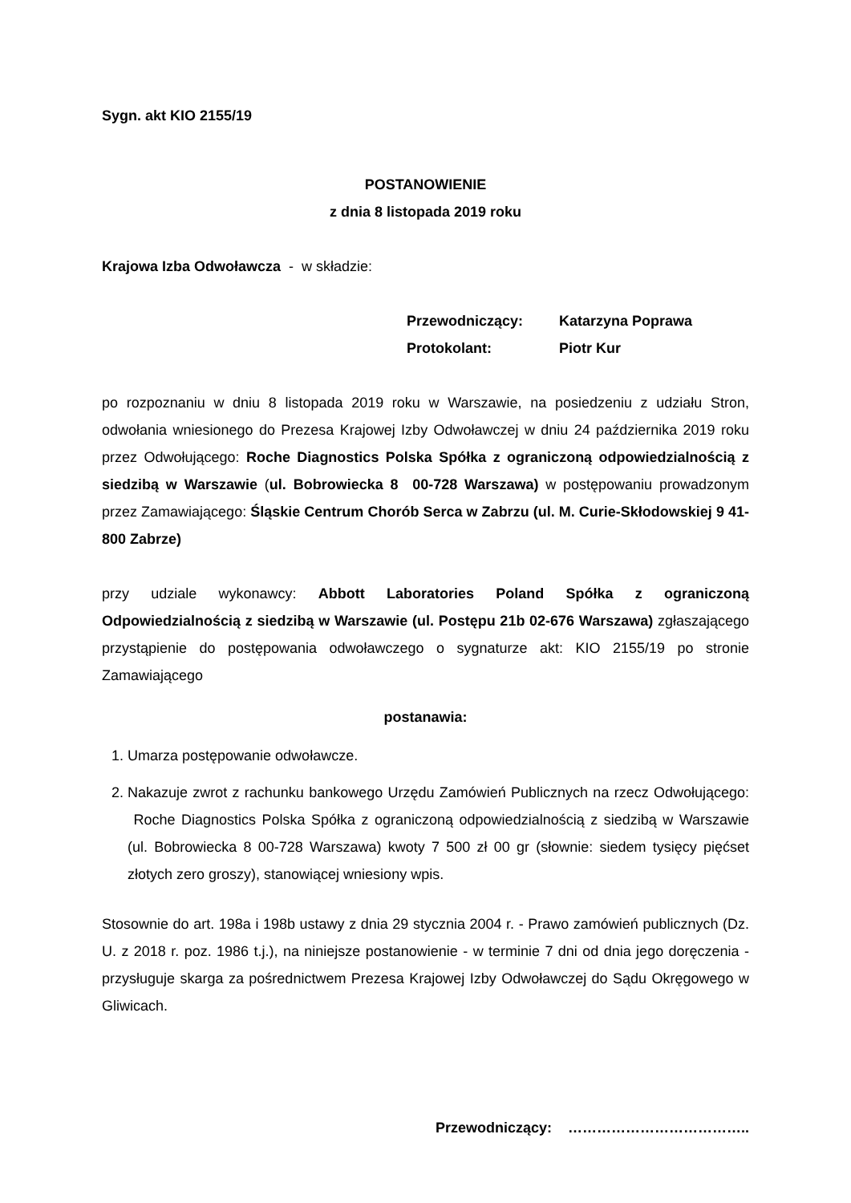Sygn. akt KIO 2155/19
POSTANOWIENIE
z dnia 8 listopada 2019 roku
Krajowa Izba Odwoławcza - w składzie:
Przewodniczący: Katarzyna Poprawa
Protokolant: Piotr Kur
po rozpoznaniu w dniu 8 listopada 2019 roku w Warszawie, na posiedzeniu z udziału Stron, odwołania wniesionego do Prezesa Krajowej Izby Odwoławczej w dniu 24 października 2019 roku przez Odwołującego: Roche Diagnostics Polska Spółka z ograniczoną odpowiedzialnością z siedzibą w Warszawie (ul. Bobrowiecka 8 00-728 Warszawa) w postępowaniu prowadzonym przez Zamawiającego: Śląskie Centrum Chorób Serca w Zabrzu (ul. M. Curie-Skłodowskiej 9 41-800 Zabrze)
przy udziale wykonawcy: Abbott Laboratories Poland Spółka z ograniczoną Odpowiedzialnością z siedzibą w Warszawie (ul. Postępu 21b 02-676 Warszawa) zgłaszającego przystąpienie do postępowania odwoławczego o sygnaturze akt: KIO 2155/19 po stronie Zamawiającego
postanawia:
1. Umarza postępowanie odwoławcze.
2. Nakazuje zwrot z rachunku bankowego Urzędu Zamówień Publicznych na rzecz Odwołującego: Roche Diagnostics Polska Spółka z ograniczoną odpowiedzialnością z siedzibą w Warszawie (ul. Bobrowiecka 8 00-728 Warszawa) kwoty 7 500 zł 00 gr (słownie: siedem tysięcy pięćset złotych zero groszy), stanowiącej wniesiony wpis.
Stosownie do art. 198a i 198b ustawy z dnia 29 stycznia 2004 r. - Prawo zamówień publicznych (Dz. U. z 2018 r. poz. 1986 t.j.), na niniejsze postanowienie - w terminie 7 dni od dnia jego doręczenia - przysługuje skarga za pośrednictwem Prezesa Krajowej Izby Odwoławczej do Sądu Okręgowego w Gliwicach.
Przewodniczący: ………………………………..